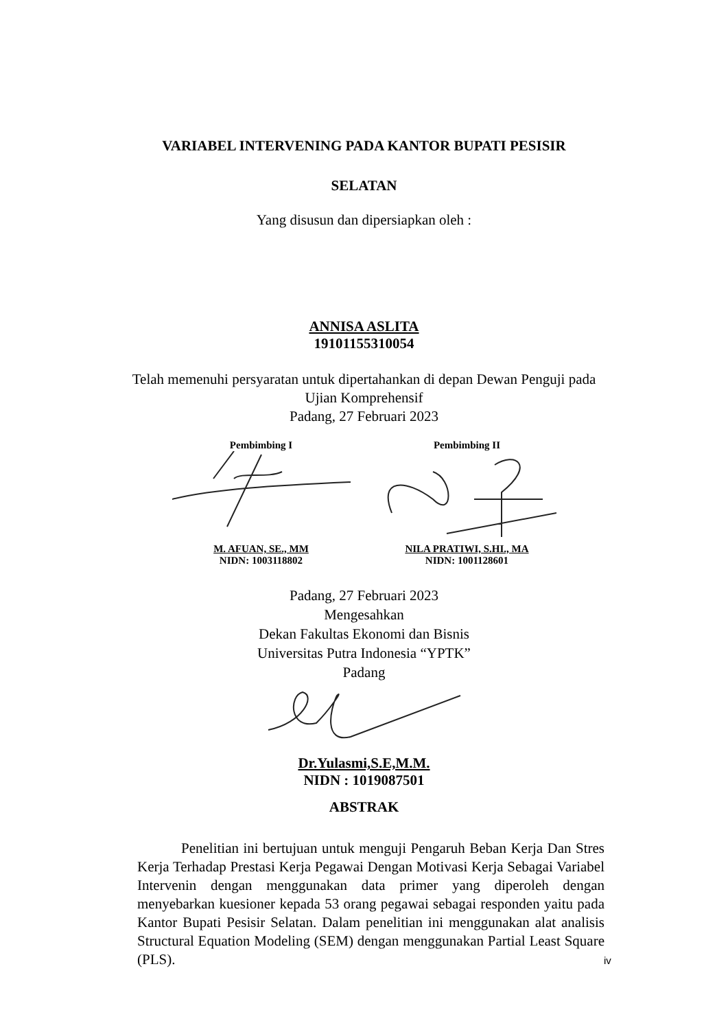VARIABEL INTERVENING PADA KANTOR BUPATI PESISIR
SELATAN
Yang disusun dan dipersiapkan oleh :
ANNISA ASLITA
19101155310054
Telah memenuhi persyaratan untuk dipertahankan di depan Dewan Penguji pada
Ujian Komprehensif
Padang, 27 Februari 2023
Pembimbing I M. AFUAN, SE., MM
NIDN: 1003118802
Pembimbing II NILA PRATIWI, S.HI., MA
NIDN: 1001128601
Padang, 27 Februari 2023
Mengesahkan
Dekan Fakultas Ekonomi dan Bisnis
Universitas Putra Indonesia “YPTK”
Padang
Dr.Yulasmi,S.E,M.M.
NIDN : 1019087501
ABSTRAK
Penelitian ini bertujuan untuk menguji Pengaruh Beban Kerja Dan Stres Kerja Terhadap Prestasi Kerja Pegawai Dengan Motivasi Kerja Sebagai Variabel Intervenin dengan menggunakan data primer yang diperoleh dengan menyebarkan kuesioner kepada 53 orang pegawai sebagai responden yaitu pada Kantor Bupati Pesisir Selatan. Dalam penelitian ini menggunakan alat analisis Structural Equation Modeling (SEM) dengan menggunakan Partial Least Square (PLS).
iv